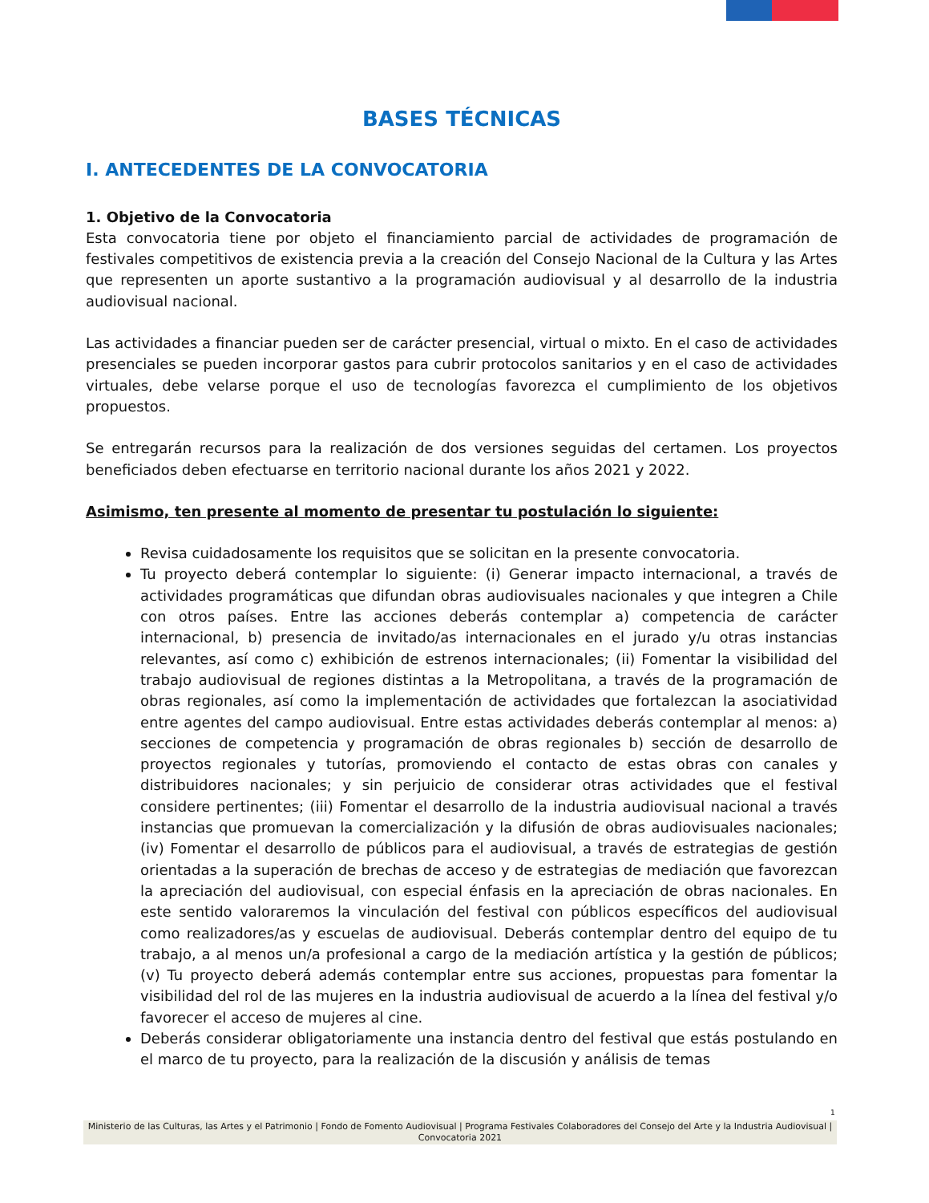BASES TÉCNICAS
I. ANTECEDENTES DE LA CONVOCATORIA
1. Objetivo de la Convocatoria
Esta convocatoria tiene por objeto el financiamiento parcial de actividades de programación de festivales competitivos de existencia previa a la creación del Consejo Nacional de la Cultura y las Artes que representen un aporte sustantivo a la programación audiovisual y al desarrollo de la industria audiovisual nacional.
Las actividades a financiar pueden ser de carácter presencial, virtual o mixto. En el caso de actividades presenciales se pueden incorporar gastos para cubrir protocolos sanitarios y en el caso de actividades virtuales, debe velarse porque el uso de tecnologías favorezca el cumplimiento de los objetivos propuestos.
Se entregarán recursos para la realización de dos versiones seguidas del certamen. Los proyectos beneficiados deben efectuarse en territorio nacional durante los años 2021 y 2022.
Asimismo, ten presente al momento de presentar tu postulación lo siguiente:
Revisa cuidadosamente los requisitos que se solicitan en la presente convocatoria.
Tu proyecto deberá contemplar lo siguiente: (i) Generar impacto internacional, a través de actividades programáticas que difundan obras audiovisuales nacionales y que integren a Chile con otros países. Entre las acciones deberás contemplar a) competencia de carácter internacional, b) presencia de invitado/as internacionales en el jurado y/u otras instancias relevantes, así como c) exhibición de estrenos internacionales; (ii) Fomentar la visibilidad del trabajo audiovisual de regiones distintas a la Metropolitana, a través de la programación de obras regionales, así como la implementación de actividades que fortalezcan la asociatividad entre agentes del campo audiovisual. Entre estas actividades deberás contemplar al menos: a) secciones de competencia y programación de obras regionales b) sección de desarrollo de proyectos regionales y tutorías, promoviendo el contacto de estas obras con canales y distribuidores nacionales; y sin perjuicio de considerar otras actividades que el festival considere pertinentes; (iii) Fomentar el desarrollo de la industria audiovisual nacional a través instancias que promuevan la comercialización y la difusión de obras audiovisuales nacionales; (iv) Fomentar el desarrollo de públicos para el audiovisual, a través de estrategias de gestión orientadas a la superación de brechas de acceso y de estrategias de mediación que favorezcan la apreciación del audiovisual, con especial énfasis en la apreciación de obras nacionales. En este sentido valoraremos la vinculación del festival con públicos específicos del audiovisual como realizadores/as y escuelas de audiovisual. Deberás contemplar dentro del equipo de tu trabajo, a al menos un/a profesional a cargo de la mediación artística y la gestión de públicos; (v) Tu proyecto deberá además contemplar entre sus acciones, propuestas para fomentar la visibilidad del rol de las mujeres en la industria audiovisual de acuerdo a la línea del festival y/o favorecer el acceso de mujeres al cine.
Deberás considerar obligatoriamente una instancia dentro del festival que estás postulando en el marco de tu proyecto, para la realización de la discusión y análisis de temas
1
Ministerio de las Culturas, las Artes y el Patrimonio | Fondo de Fomento Audiovisual | Programa Festivales Colaboradores del Consejo del Arte y la Industria Audiovisual | Convocatoria 2021